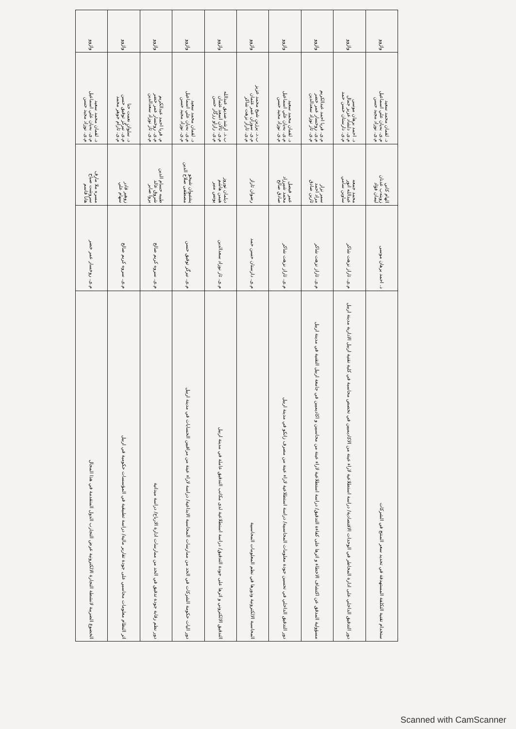| ستخدام تقنية التكلفة المستهدفة في تحديد سعر المنتج في الشركات | د. احمد برهان موسى | الهام كاني زوينەب عدنان ليمان فؤاد | د. لقمان محمد سعيد م.ى. بەيان علي اسماعيل م.ى. نوزاد مجيد حسن | واژوو |
| دور التدقيق الداخلي على ادارة المخاطر في الوحدات الاقتصادية/ دراسة استطلاعية لاراء عينة من الاكاديميين في تخصص محاسبة في كلية تقنية اربيل الادارية مدينة اربيل | م.ى. ئاراز نزهت شاكر | محمد جمعه عبدالله انور ساوين سامي | د. احمد برهان موسى م.ى. دلشاد عزيز جمال م.ى. دارستان حسن حمد | واژوو |
| مسؤولية المدقق عن اكتشاف الاخطاء و اثرها على كفاءة التدقيق/ دراسة استطلاعية لاراء عينة من محاسبين و اكاديميين في جامعة اربيل التقنية في مدينة اربيل | م.ى. ئاراز نزهت شاكر | سمر نزار مراد احمد ئازين صادق | م.ى. فريا احمد عبدالكريم م.ى. روخسار عمر خضر م.ى. ئاز نوزاد سعدالدين | واژوو |
| دور التدقيق الداخلي في تحسين جودة معلومات المحاسبية/ دراسة استطلاعية لاراء عينة من مصرف زانكو في مدينة اربيل | م.ى. ئاراز نزهت شاكر | عمر فيصل محمد شيرزاد صادق صالح | د. لقمان محمد سعيد م.ى. بەيان علي اسماعيل م.ى. نوزاد مجيد حسن | واژوو |
| المحاسبة الالكترونية ودورها في نظم المعلومات المحاسبية | م.ى. دارستان حسن حمد | رضوان ئاراز | ب.د. پرژين شيخ محمد عزيز م.ى. سوزان عمر عثمان م.ى. ئاراز نزهت شاكر | واژوو |
| التدقيق الالكتروني و اثرها على جودة التدقيق/ دراسة استطلاعية لدى مكاتب التدقيق عاملة في مدينة اربيل | م.ى. ئاز نوزاد سعدالدين | ديلمان نوروز هيمن هاشم يونس منير | ب.د. ارشد صديق عبدالله م.ى. ئالان اسعد عثمان م.ى. رازاو رزگار حسن | واژوو |
| دور اليات حكومة الشركات في الحد من ممارسات المحاسبة الابداعية/ دراسة لاراء عينة من مراقبين الحسابات في مدينة اربيل | م.ى. نيرگز توفيق حسن | پشتيوان شيخو مصطفى صلاح الدين | د. لقمان محمد سعيد م.ى. بەيان علي اسماعيل م.ى. نوزاد مجيد حسن | واژوو |
| دور نظم رقابة جودة تدقيق في الحد من ممارسات ادارة الارباح/ دراسة ميدانية | م.ى. سروه كريم صالح | طيبه حسام الدين شروق عالد بروا صابر | م. فريا احمد عبدالكريم م.ى. روخسار عمر خضر م.ى. ئاز نوزاد سعدالدين | واژوو |
| اثر النظام معلومات محاسبي على جودة تقارير مالية/ دراسة تطبيقية في المؤسسات حكومية في اربيل | م.ى. سروه كريم صالح | زوهير قادر سهام علي | د. سلوان نعمت حنا م.ى. نيرگز توفيق حسن م.ى. ئارام جوهر محمد | واژوو |
| الخضوع الضريبة لانشطة التجارة الالكترونية عرض التجارب الدول المتقدمة في هذا المجال | م.ى. روخسار عمر خضر | مسره ملا مارف سروشت صباح هانا قاسم | د. لقمان محمد سعيد م.ى. بەيان علي اسماعيل م.ى. نوزاد مجيد حسن | واژوو |
Scanned with CamScanner